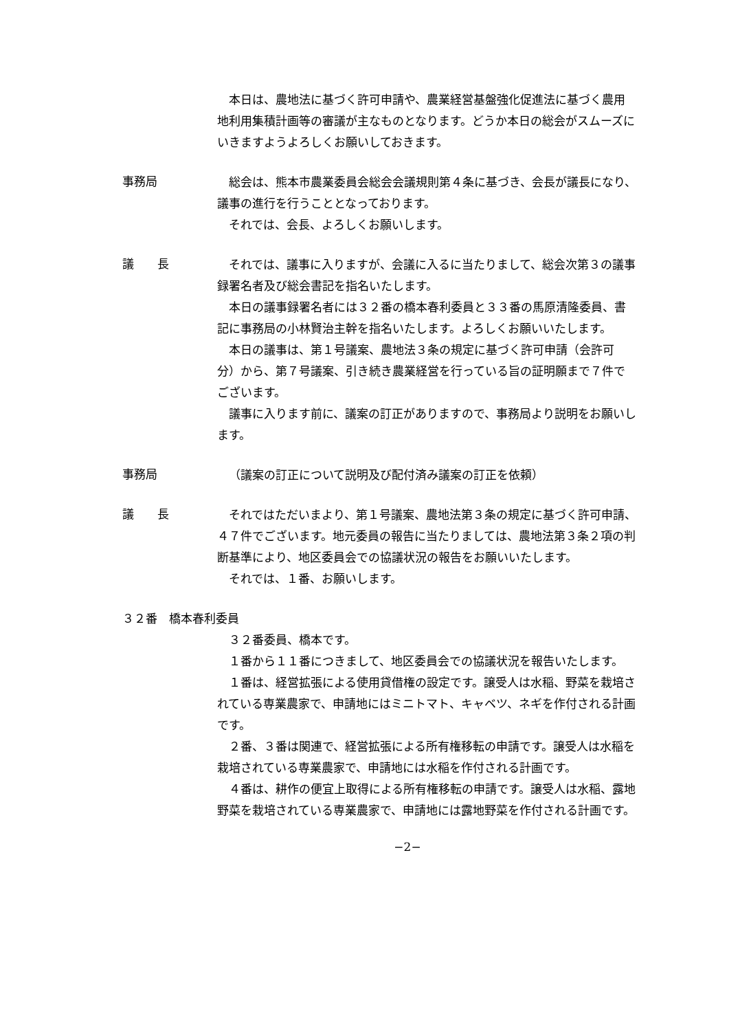本日は、農地法に基づく許可申請や、農業経営基盤強化促進法に基づく農用地利用集積計画等の審議が主なものとなります。どうか本日の総会がスムーズにいきますようよろしくお願いしておきます。
事務局
総会は、熊本市農業委員会総会会議規則第４条に基づき、会長が議長になり、議事の進行を行うこととなっております。
それでは、会長、よろしくお願いします。
議　　長
それでは、議事に入りますが、会議に入るに当たりまして、総会次第３の議事録署名者及び総会書記を指名いたします。
本日の議事録署名者には３２番の橋本春利委員と３３番の馬原清隆委員、書記に事務局の小林賢治主幹を指名いたします。よろしくお願いいたします。
本日の議事は、第１号議案、農地法３条の規定に基づく許可申請（会許可分）から、第７号議案、引き続き農業経営を行っている旨の証明願まで７件でございます。
議事に入ります前に、議案の訂正がありますので、事務局より説明をお願いします。
事務局
（議案の訂正について説明及び配付済み議案の訂正を依頼）
議　　長
それではただいまより、第１号議案、農地法第３条の規定に基づく許可申請、４７件でございます。地元委員の報告に当たりましては、農地法第３条２項の判断基準により、地区委員会での協議状況の報告をお願いいたします。
それでは、１番、お願いします。
３２番　橋本春利委員
３２番委員、橋本です。
１番から１１番につきまして、地区委員会での協議状況を報告いたします。
１番は、経営拡張による使用貸借権の設定です。譲受人は水稲、野菜を栽培されている専業農家で、申請地にはミニトマト、キャベツ、ネギを作付される計画です。
２番、３番は関連で、経営拡張による所有権移転の申請です。譲受人は水稲を栽培されている専業農家で、申請地には水稲を作付される計画です。
４番は、耕作の便宜上取得による所有権移転の申請です。譲受人は水稲、露地野菜を栽培されている専業農家で、申請地には露地野菜を作付される計画です。
−2−